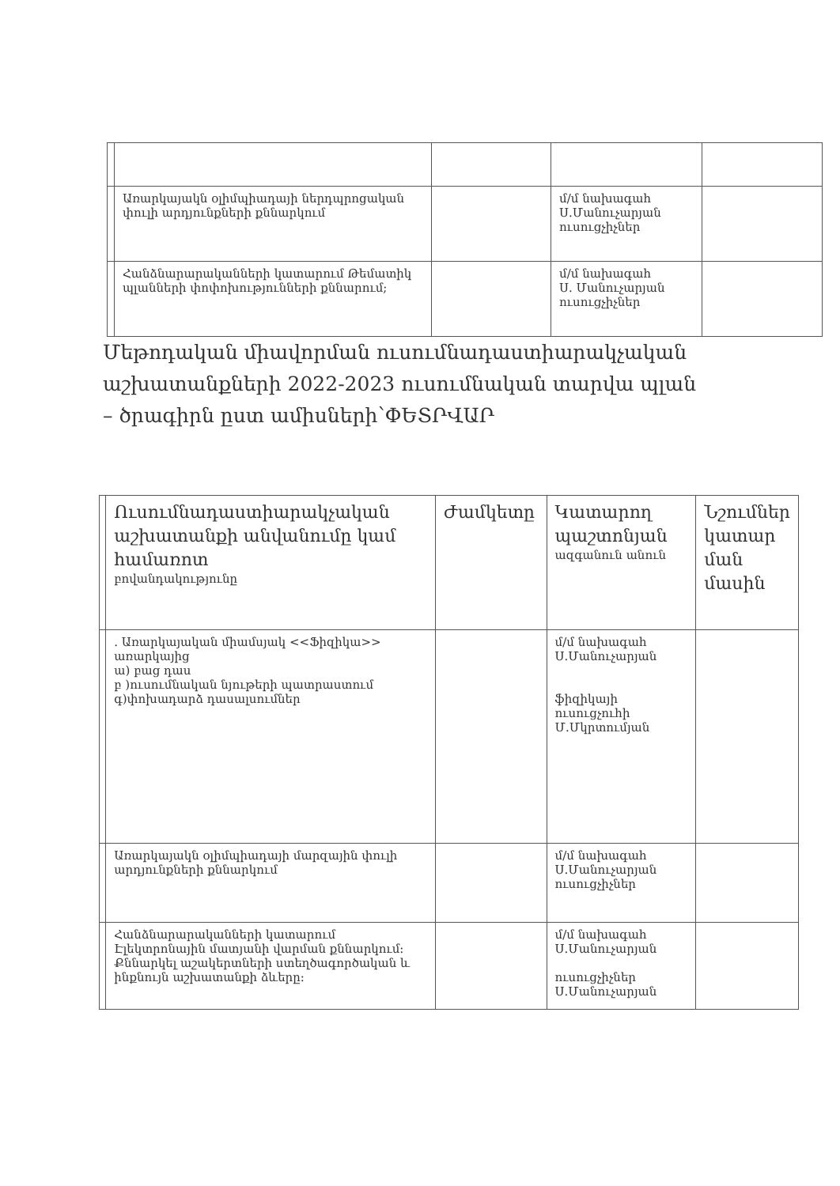| | Առարկայակն օլիմպիադայի ներդպրոցական փուլի արդյունքների քննարկում | | մ/մ նախագահ Ս.Մանուչարյան ուսուցչիչներ | |
| | Հանձնարարականների կատարում Թեմատիկ պլանների փոփոխությունների քննարում; | | մ/մ նախագահ Ս. Մանուչարյան ուսուցչիչներ | |
Մեթոդական միավորման ուսումնադաստիարակչական աշխատանքների 2022-2023 ուսումնական տարվա պլան – ծրագիրն ըստ ամիսների՝ՓԵՏՐՎԱՐ
| | Ուսումնադաստիարակչական աշխատանքի անվանումը կամ համառոտ բովանդակությունը | Ժամկետը | Կատարող պաշտոնյան ազգանուն անուն | Նշումներ կատար ման մասին |
| --- | --- | --- | --- | --- |
| | . Առարկայական միամսյակ <<Ֆիզիկա>> առարկայից ա) բաց դաս բ )ուսումնական նյութերի պատրաստում գ)փոխադարձ դասալսումներ | | մ/մ նախագահ Ս.Մանուչարյան ֆիզիկայի ուսուցչուհի Մ.Մկրտումյան | |
| | Առարկայակն օլիմպիադայի մարզային փուլի արդյունքների քննարկում | | մ/մ նախագահ Ս.Մանուչարյան ուսուցչիչներ | |
| | Հանձնարարականների կատարում Էլեկտրոնային մատյանի վարման քննարկում: Քննարկել աշակերտների ստեղծագործական և ինքնույն աշխատանքի ձևերը: | | մ/մ նախագահ Ս.Մանուչարյան ուսուցչիչներ Ս.Մանուչարյան | |